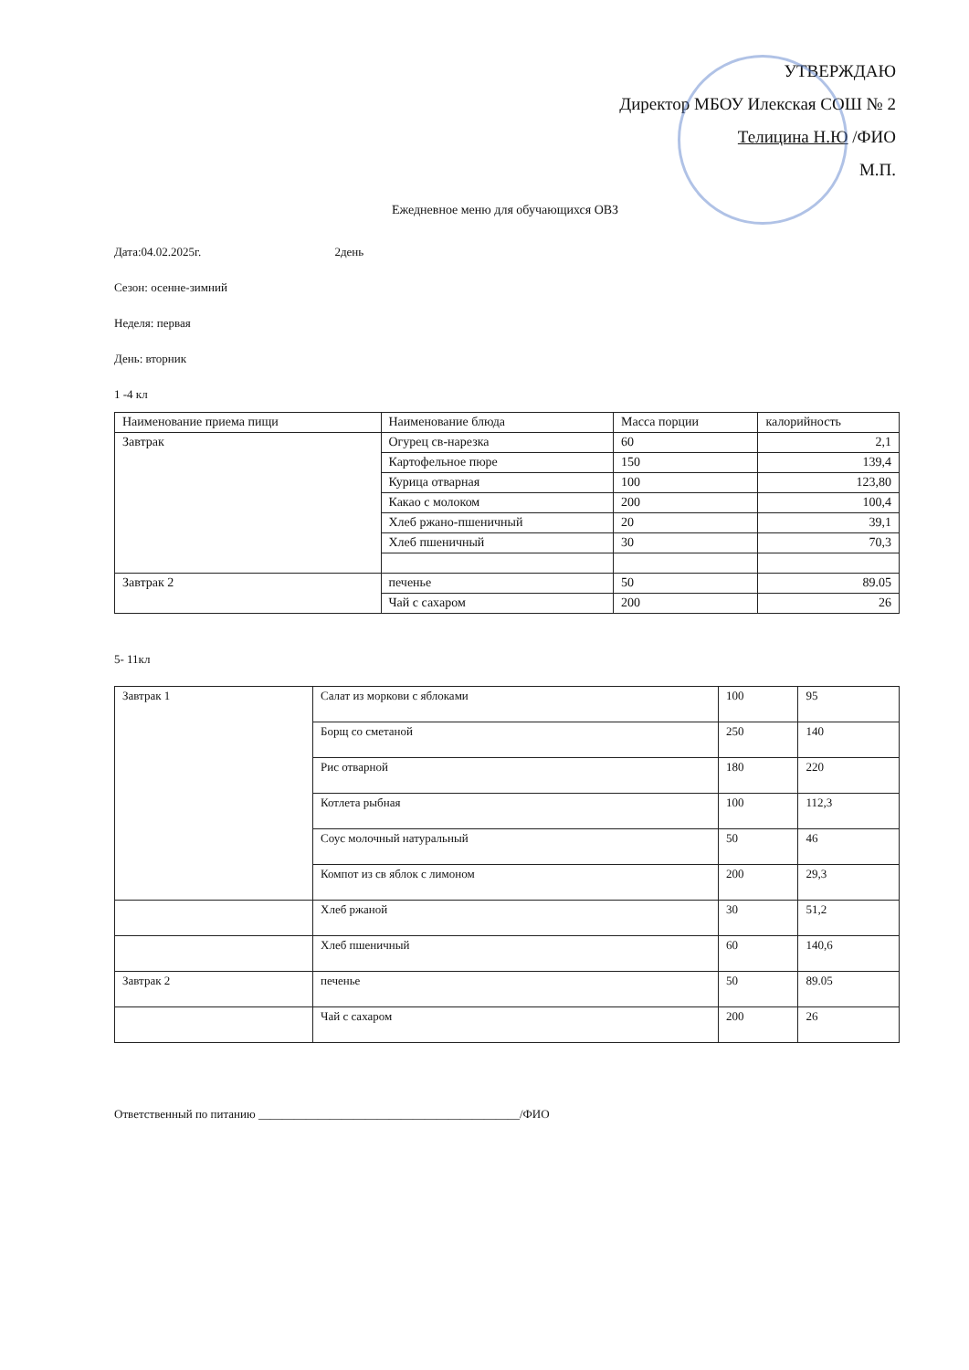УТВЕРЖДАЮ
Директор МБОУ Илекская СОШ № 2
Телицина Н.Ю /ФИО
М.П.
Ежедневное меню для обучающихся ОВЗ
Дата:04.02.2025г. 2день
Сезон: осенне-зимний
Неделя: первая
День: вторник
1 -4 кл
| Наименование приема пищи | Наименование блюда | Масса порции | калорийность |
| Завтрак | Огурец св-нарезка | 60 | 2,1 |
| | Картофельное пюре | 150 | 139,4 |
| | Курица отварная | 100 | 123,80 |
| | Какао с молоком | 200 | 100,4 |
| | Хлеб ржано-пшеничный | 20 | 39,1 |
| | Хлеб пшеничный | 30 | 70,3 |
| Завтрак 2 | печенье | 50 | 89.05 |
| | Чай с сахаром | 200 | 26 |
5- 11кл
| Завтрак 1 | Салат из моркови с яблоками | 100 | 95 |
| | Борщ со сметаной | 250 | 140 |
| | Рис отварной | 180 | 220 |
| | Котлета рыбная | 100 | 112,3 |
| | Соус молочный натуральный | 50 | 46 |
| | Компот из св яблок с лимоном | 200 | 29,3 |
| | Хлеб ржаной | 30 | 51,2 |
| | Хлеб пшеничный | 60 | 140,6 |
| Завтрак 2 | печенье | 50 | 89.05 |
| | Чай с сахаром | 200 | 26 |
Ответственный по питанию ____________________________________________/ФИО